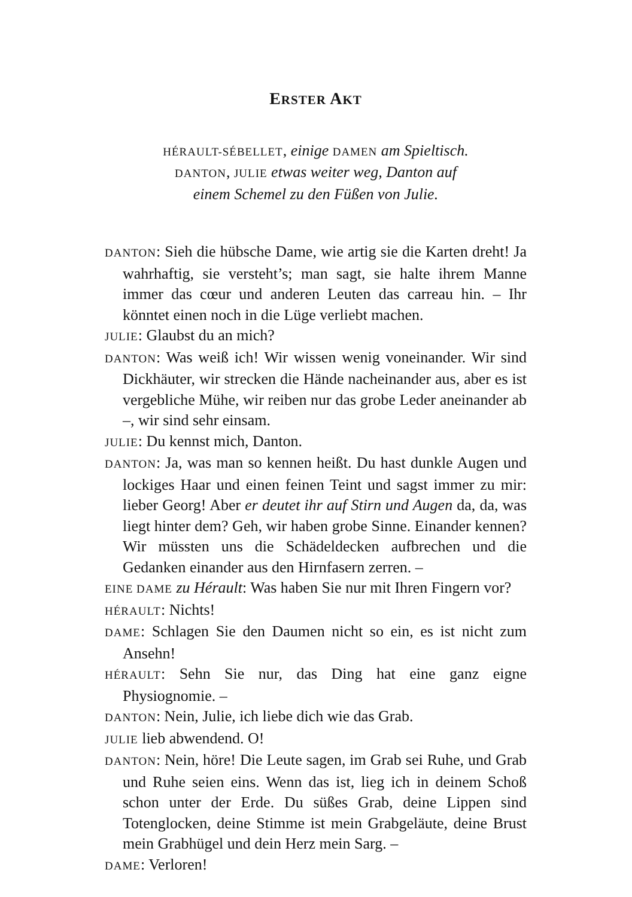ERSTER AKT
HÉRAULT-SÉBELLET, einige DAMEN am Spieltisch.
DANTON, JULIE etwas weiter weg, Danton auf
einem Schemel zu den Füßen von Julie.
DANTON: Sieh die hübsche Dame, wie artig sie die Karten dreht! Ja wahrhaftig, sie versteht’s; man sagt, sie halte ihrem Manne immer das cœur und anderen Leuten das carreau hin. – Ihr könntet einen noch in die Lüge verliebt machen.
JULIE: Glaubst du an mich?
DANTON: Was weiß ich! Wir wissen wenig voneinander. Wir sind Dickhäuter, wir strecken die Hände nacheinander aus, aber es ist vergebliche Mühe, wir reiben nur das grobe Leder aneinander ab –, wir sind sehr einsam.
JULIE: Du kennst mich, Danton.
DANTON: Ja, was man so kennen heißt. Du hast dunkle Augen und lockiges Haar und einen feinen Teint und sagst immer zu mir: lieber Georg! Aber er deutet ihr auf Stirn und Augen da, da, was liegt hinter dem? Geh, wir haben grobe Sinne. Einander kennen? Wir müssten uns die Schädeldecken aufbrechen und die Gedanken einander aus den Hirnfasern zerren. –
EINE DAME zu Hérault: Was haben Sie nur mit Ihren Fingern vor?
HÉRAULT: Nichts!
DAME: Schlagen Sie den Daumen nicht so ein, es ist nicht zum Ansehn!
HÉRAULT: Sehn Sie nur, das Ding hat eine ganz eigne Physiognomie. –
DANTON: Nein, Julie, ich liebe dich wie das Grab.
JULIE lieb abwendend. O!
DANTON: Nein, höre! Die Leute sagen, im Grab sei Ruhe, und Grab und Ruhe seien eins. Wenn das ist, lieg ich in deinem Schoß schon unter der Erde. Du süßes Grab, deine Lippen sind Totenglocken, deine Stimme ist mein Grabgeläute, deine Brust mein Grabhügel und dein Herz mein Sarg. –
DAME: Verloren!